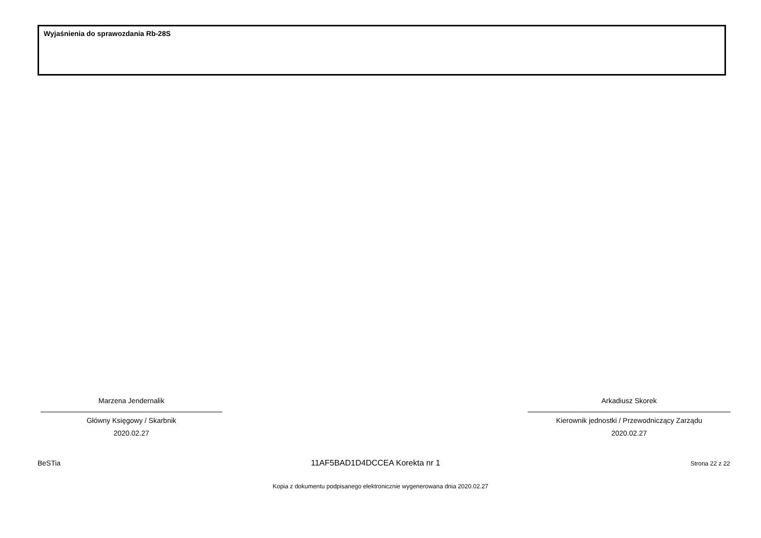Wyjaśnienia do sprawozdania Rb-28S
Marzena Jendernalik
Główny Księgowy / Skarbnik
2020.02.27
Arkadiusz Skorek
Kierownik jednostki / Przewodniczący Zarządu
2020.02.27
BeSTia 11AF5BAD1D4DCCEA Korekta nr 1 Strona 22 z 22
Kopia z dokumentu podpisanego elektronicznie wygenerowana dnia 2020.02.27